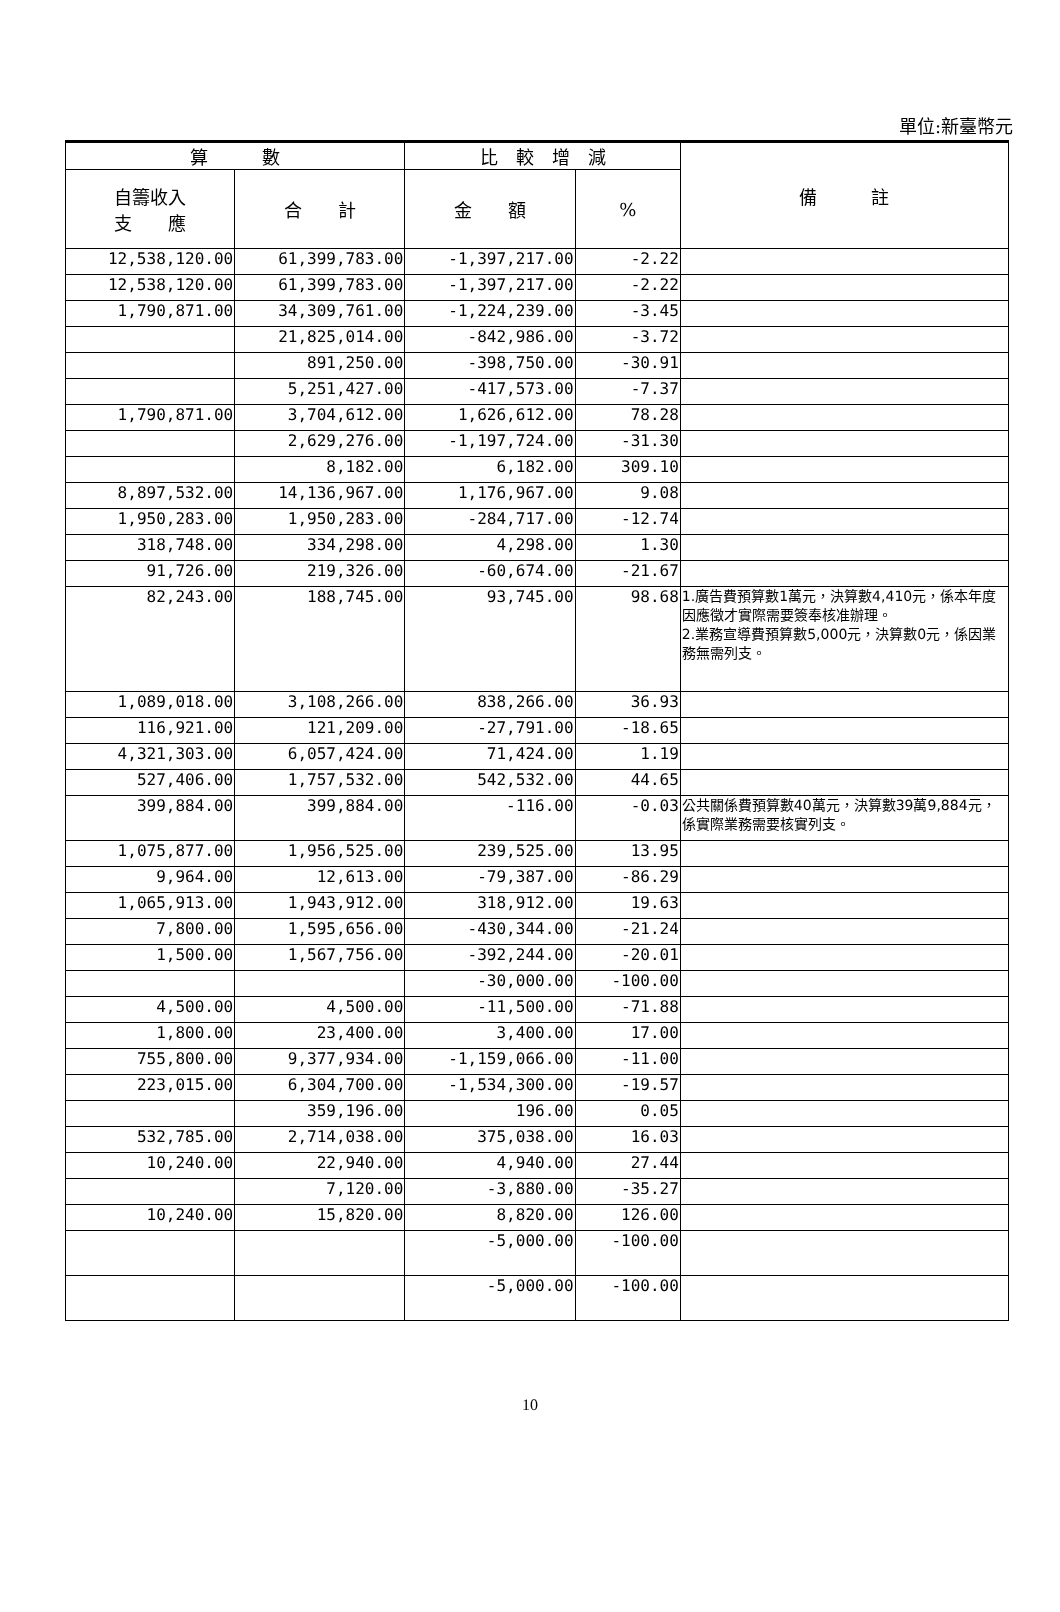單位:新臺幣元
| 算 數 | | 比 較 增 減 | | 備 註 |
| --- | --- | --- | --- | --- |
| 自籌收入 支 應 | 合 計 | 金 額 | % | |
| 12,538,120.00 | 61,399,783.00 | -1,397,217.00 | -2.22 | |
| 12,538,120.00 | 61,399,783.00 | -1,397,217.00 | -2.22 | |
| 1,790,871.00 | 34,309,761.00 | -1,224,239.00 | -3.45 | |
| | 21,825,014.00 | -842,986.00 | -3.72 | |
| | 891,250.00 | -398,750.00 | -30.91 | |
| | 5,251,427.00 | -417,573.00 | -7.37 | |
| 1,790,871.00 | 3,704,612.00 | 1,626,612.00 | 78.28 | |
| | 2,629,276.00 | -1,197,724.00 | -31.30 | |
| | 8,182.00 | 6,182.00 | 309.10 | |
| 8,897,532.00 | 14,136,967.00 | 1,176,967.00 | 9.08 | |
| 1,950,283.00 | 1,950,283.00 | -284,717.00 | -12.74 | |
| 318,748.00 | 334,298.00 | 4,298.00 | 1.30 | |
| 91,726.00 | 219,326.00 | -60,674.00 | -21.67 | |
| 82,243.00 | 188,745.00 | 93,745.00 | 98.68 | 1.廣告費預算數1萬元，決算數4,410元，係本年度因應徵才實際需要簽奉核准辦理。 2.業務宣導費預算數5,000元，決算數0元，係因業務無需列支。 |
| 1,089,018.00 | 3,108,266.00 | 838,266.00 | 36.93 | |
| 116,921.00 | 121,209.00 | -27,791.00 | -18.65 | |
| 4,321,303.00 | 6,057,424.00 | 71,424.00 | 1.19 | |
| 527,406.00 | 1,757,532.00 | 542,532.00 | 44.65 | |
| 399,884.00 | 399,884.00 | -116.00 | -0.03 | 公共關係費預算數40萬元，決算數39萬9,884元，係實際業務需要核實列支。 |
| 1,075,877.00 | 1,956,525.00 | 239,525.00 | 13.95 | |
| 9,964.00 | 12,613.00 | -79,387.00 | -86.29 | |
| 1,065,913.00 | 1,943,912.00 | 318,912.00 | 19.63 | |
| 7,800.00 | 1,595,656.00 | -430,344.00 | -21.24 | |
| 1,500.00 | 1,567,756.00 | -392,244.00 | -20.01 | |
| | | -30,000.00 | -100.00 | |
| 4,500.00 | 4,500.00 | -11,500.00 | -71.88 | |
| 1,800.00 | 23,400.00 | 3,400.00 | 17.00 | |
| 755,800.00 | 9,377,934.00 | -1,159,066.00 | -11.00 | |
| 223,015.00 | 6,304,700.00 | -1,534,300.00 | -19.57 | |
| | 359,196.00 | 196.00 | 0.05 | |
| 532,785.00 | 2,714,038.00 | 375,038.00 | 16.03 | |
| 10,240.00 | 22,940.00 | 4,940.00 | 27.44 | |
| | 7,120.00 | -3,880.00 | -35.27 | |
| 10,240.00 | 15,820.00 | 8,820.00 | 126.00 | |
| | | -5,000.00 | -100.00 | |
| | | -5,000.00 | -100.00 | |
10